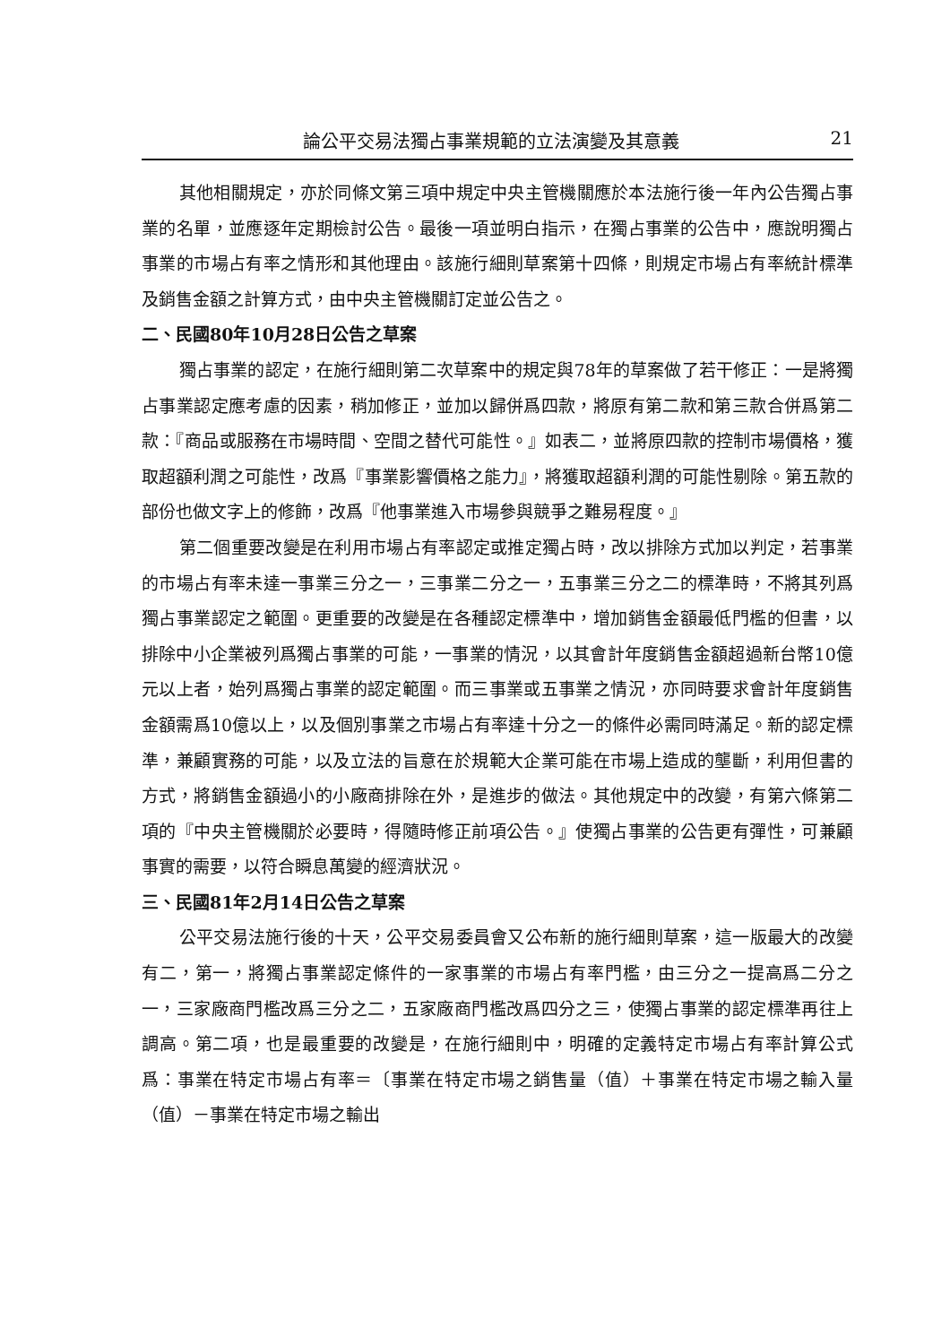論公平交易法獨占事業規範的立法演變及其意義 21
其他相關規定，亦於同條文第三項中規定中央主管機關應於本法施行後一年內公告獨占事業的名單，並應逐年定期檢討公告。最後一項並明白指示，在獨占事業的公告中，應說明獨占事業的市場占有率之情形和其他理由。該施行細則草案第十四條，則規定市場占有率統計標準及銷售金額之計算方式，由中央主管機關訂定並公告之。
二、民國80年10月28日公告之草案
獨占事業的認定，在施行細則第二次草案中的規定與78年的草案做了若干修正：一是將獨占事業認定應考慮的因素，稍加修正，並加以歸併爲四款，將原有第二款和第三款合併爲第二款：『商品或服務在市場時間、空間之替代可能性。』如表二，並將原四款的控制市場價格，獲取超額利潤之可能性，改爲『事業影響價格之能力』，將獲取超額利潤的可能性剔除。第五款的部份也做文字上的修飾，改爲『他事業進入市場參與競爭之難易程度。』
第二個重要改變是在利用市場占有率認定或推定獨占時，改以排除方式加以判定，若事業的市場占有率未達一事業三分之一，三事業二分之一，五事業三分之二的標準時，不將其列爲獨占事業認定之範圍。更重要的改變是在各種認定標準中，增加銷售金額最低門檻的但書，以排除中小企業被列爲獨占事業的可能，一事業的情況，以其會計年度銷售金額超過新台幣10億元以上者，始列爲獨占事業的認定範圍。而三事業或五事業之情況，亦同時要求會計年度銷售金額需爲10億以上，以及個別事業之市場占有率達十分之一的條件必需同時滿足。新的認定標準，兼顧實務的可能，以及立法的旨意在於規範大企業可能在市場上造成的壟斷，利用但書的方式，將銷售金額過小的小廠商排除在外，是進步的做法。其他規定中的改變，有第六條第二項的『中央主管機關於必要時，得隨時修正前項公告。』使獨占事業的公告更有彈性，可兼顧事實的需要，以符合瞬息萬變的經濟狀況。
三、民國81年2月14日公告之草案
公平交易法施行後的十天，公平交易委員會又公布新的施行細則草案，這一版最大的改變有二，第一，將獨占事業認定條件的一家事業的市場占有率門檻，由三分之一提高爲二分之一，三家廠商門檻改爲三分之二，五家廠商門檻改爲四分之三，使獨占事業的認定標準再往上調高。第二項，也是最重要的改變是，在施行細則中，明確的定義特定市場占有率計算公式爲：事業在特定市場占有率＝〔事業在特定市場之銷售量（值）＋事業在特定市場之輸入量（值）－事業在特定市場之輸出